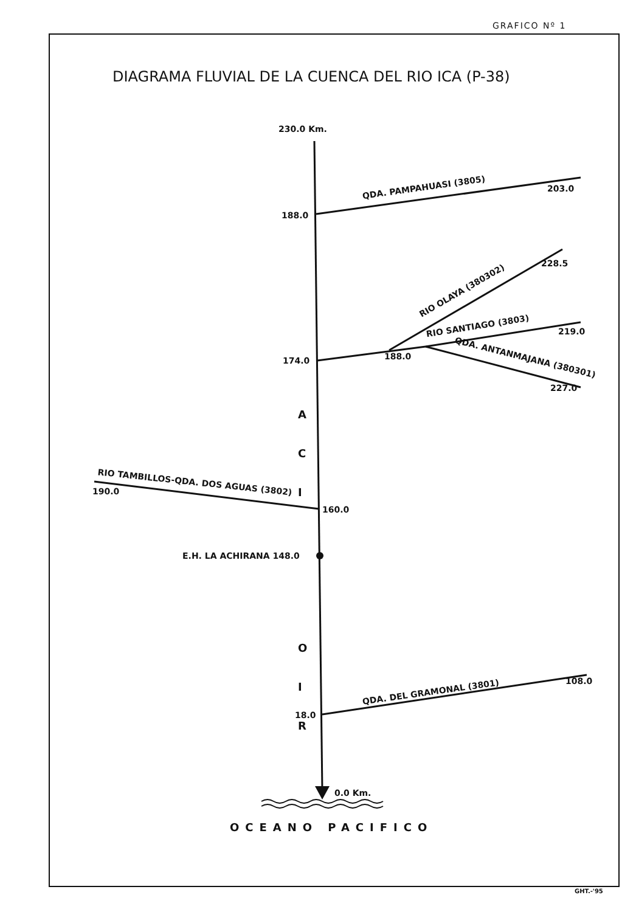GRAFICO Nº 1
DIAGRAMA FLUVIAL DE LA CUENCA DEL RIO ICA (P-38)
230.0 Km.
QDA. PAMPAHUASI (3805) 203.0
188.0
RIO OLAYA (380302)
228.5
RIO SANTIAGO (3803)
219.0
QDA. ANTANMAJANA (380301)
227.0
174.0 188.0
A
C
I
O
I
R
RIO TAMBILLOS-QDA. DOS AGUAS (3802)
190.0
160.0
E.H. LA ACHIRANA 148.0
QDA. DEL GRAMONAL (3801)
108.0
18.0
0.0 Km.
OCEANO PACIFICO
GHT.-'95